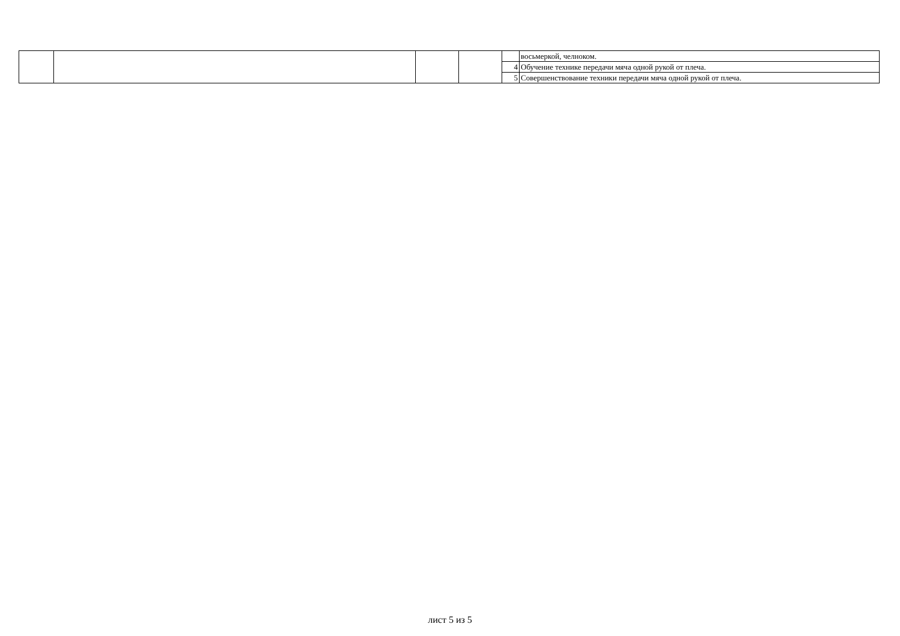| | | | | | восьмеркой, челноком. |
| | | | | 4 | Обучение технике передачи мяча одной рукой от плеча. |
| | | | | 5 | Совершенствование техники передачи мяча одной рукой от плеча. |
лист 5 из 5